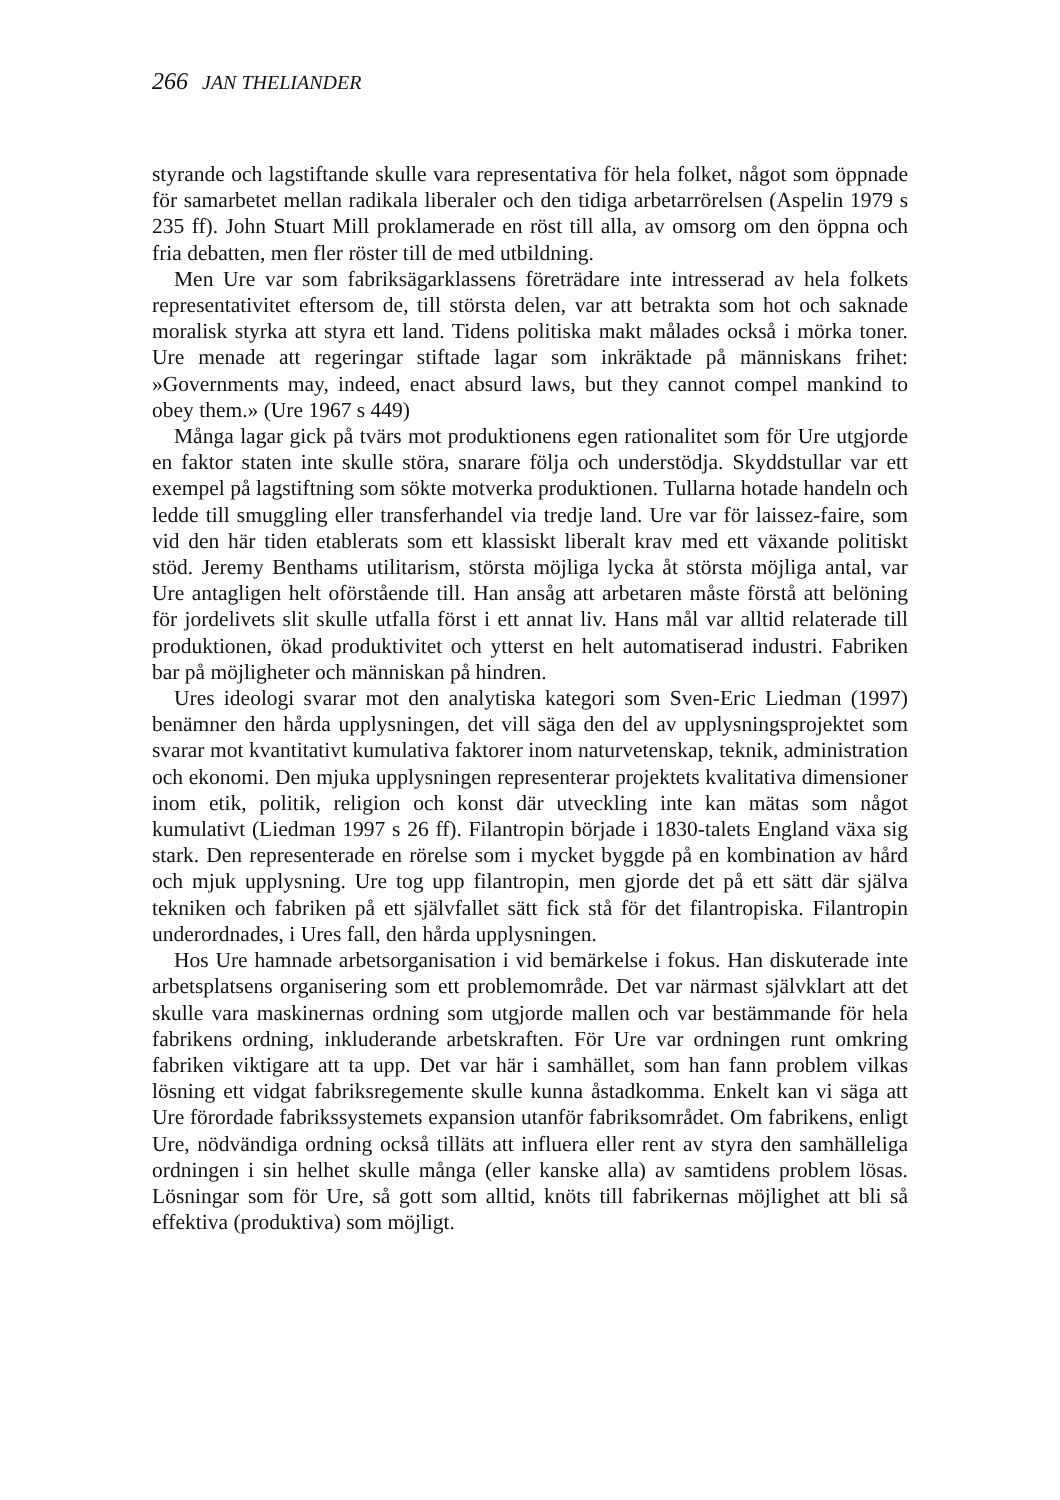266 JAN THELIANDER
styrande och lagstiftande skulle vara representativa för hela folket, något som öppnade för samarbetet mellan radikala liberaler och den tidiga arbetarrörelsen (Aspelin 1979 s 235 ff). John Stuart Mill proklamerade en röst till alla, av omsorg om den öppna och fria debatten, men fler röster till de med utbildning.
Men Ure var som fabriksägarklassens företrädare inte intresserad av hela folkets representativitet eftersom de, till största delen, var att betrakta som hot och saknade moralisk styrka att styra ett land. Tidens politiska makt målades också i mörka toner. Ure menade att regeringar stiftade lagar som inkräktade på människans frihet: »Governments may, indeed, enact absurd laws, but they cannot compel mankind to obey them.» (Ure 1967 s 449)
Många lagar gick på tvärs mot produktionens egen rationalitet som för Ure utgjorde en faktor staten inte skulle störa, snarare följa och understödja. Skyddstullar var ett exempel på lagstiftning som sökte motverka produktionen. Tullarna hotade handeln och ledde till smuggling eller transferhandel via tredje land. Ure var för laissez-faire, som vid den här tiden etablerats som ett klassiskt liberalt krav med ett växande politiskt stöd. Jeremy Benthams utilitarism, största möjliga lycka åt största möjliga antal, var Ure antagligen helt oförstående till. Han ansåg att arbetaren måste förstå att belöning för jordelivets slit skulle utfalla först i ett annat liv. Hans mål var alltid relaterade till produktionen, ökad produktivitet och ytterst en helt automatiserad industri. Fabriken bar på möjligheter och människan på hindren.
Ures ideologi svarar mot den analytiska kategori som Sven-Eric Liedman (1997) benämner den hårda upplysningen, det vill säga den del av upplysningsprojektet som svarar mot kvantitativt kumulativa faktorer inom naturvetenskap, teknik, administration och ekonomi. Den mjuka upplysningen representerar projektets kvalitativa dimensioner inom etik, politik, religion och konst där utveckling inte kan mätas som något kumulativt (Liedman 1997 s 26 ff). Filantropin började i 1830-talets England växa sig stark. Den representerade en rörelse som i mycket byggde på en kombination av hård och mjuk upplysning. Ure tog upp filantropin, men gjorde det på ett sätt där själva tekniken och fabriken på ett självfallet sätt fick stå för det filantropiska. Filantropin underordnades, i Ures fall, den hårda upplysningen.
Hos Ure hamnade arbetsorganisation i vid bemärkelse i fokus. Han diskuterade inte arbetsplatsens organisering som ett problemområde. Det var närmast självklart att det skulle vara maskinernas ordning som utgjorde mallen och var bestämmande för hela fabrikens ordning, inkluderande arbetskraften. För Ure var ordningen runt omkring fabriken viktigare att ta upp. Det var här i samhället, som han fann problem vilkas lösning ett vidgat fabriksregemente skulle kunna åstadkomma. Enkelt kan vi säga att Ure förordade fabrikssystemets expansion utanför fabriksområdet. Om fabrikens, enligt Ure, nödvändiga ordning också tilläts att influera eller rent av styra den samhälleliga ordningen i sin helhet skulle många (eller kanske alla) av samtidens problem lösas. Lösningar som för Ure, så gott som alltid, knöts till fabrikernas möjlighet att bli så effektiva (produktiva) som möjligt.